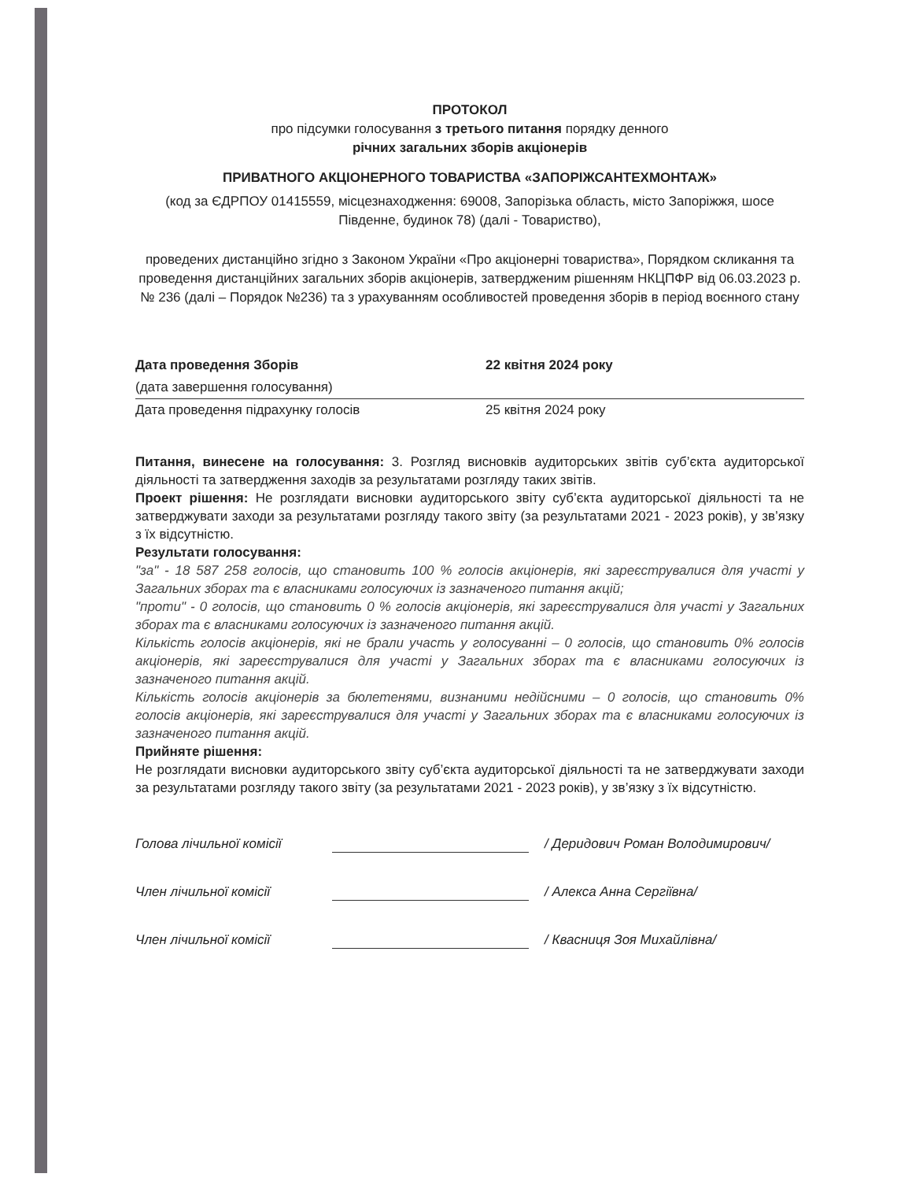ПРОТОКОЛ
про підсумки голосування з третього питання порядку денного
річних загальних зборів акціонерів
ПРИВАТНОГО АКЦІОНЕРНОГО ТОВАРИСТВА «ЗАПОРІЖСАНТЕХМОНТАЖ»
(код за ЄДРПОУ 01415559, місцезнаходження: 69008, Запорізька область, місто Запоріжжя, шосе Південне, будинок 78) (далі - Товариство),
проведених дистанційно згідно з Законом України «Про акціонерні товариства», Порядком скликання та проведення дистанційних загальних зборів акціонерів, затвердженим рішенням НКЦПФР від 06.03.2023 р. № 236 (далі – Порядок №236) та з урахуванням особливостей проведення зборів в період воєнного стану
Дата проведення Зборів 22 квітня 2024 року
(дата завершення голосування)
Дата проведення підрахунку голосів 25 квітня 2024 року
Питання, винесене на голосування: 3. Розгляд висновків аудиторських звітів суб’єкта аудиторської діяльності та затвердження заходів за результатами розгляду таких звітів.
Проект рішення: Не розглядати висновки аудиторського звіту суб’єкта аудиторської діяльності та не затверджувати заходи за результатами розгляду такого звіту (за результатами 2021 - 2023 років), у зв’язку з їх відсутністю.
Результати голосування:
"за" - 18 587 258 голосів, що становить 100 % голосів акціонерів, які зареєструвалися для участі у Загальних зборах та є власниками голосуючих із зазначеного питання акцій;
"проти" - 0 голосів, що становить 0 % голосів акціонерів, які зареєструвалися для участі у Загальних зборах та є власниками голосуючих із зазначеного питання акцій.
Кількість голосів акціонерів, які не брали участь у голосуванні – 0 голосів, що становить 0% голосів акціонерів, які зареєструвалися для участі у Загальних зборах та є власниками голосуючих із зазначеного питання акцій.
Кількість голосів акціонерів за бюлетенями, визнаними недійсними – 0 голосів, що становить 0% голосів акціонерів, які зареєструвалися для участі у Загальних зборах та є власниками голосуючих із зазначеного питання акцій.
Прийняте рішення:
Не розглядати висновки аудиторського звіту суб’єкта аудиторської діяльності та не затверджувати заходи за результатами розгляду такого звіту (за результатами 2021 - 2023 років), у зв’язку з їх відсутністю.
Голова лічильної комісії / Деридович Роман Володимирович/
Член лічильної комісії / Алекса Анна Сергіївна/
Член лічильної комісії / Квасниця Зоя Михайлівна/